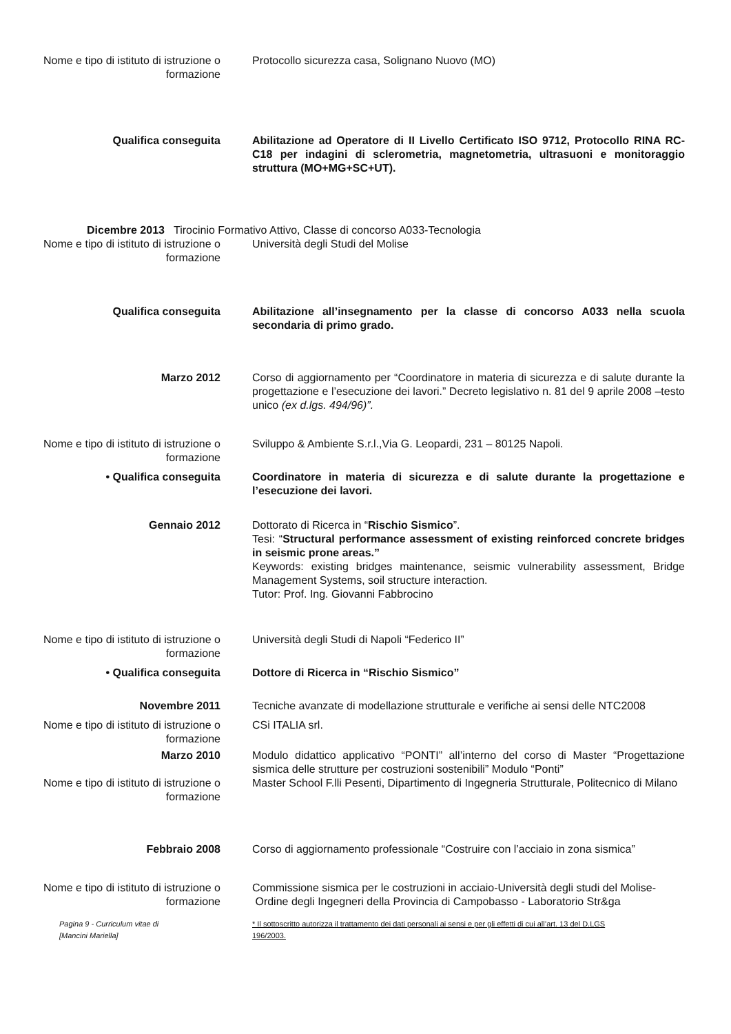Nome e tipo di istituto di istruzione o formazione
Protocollo sicurezza casa, Solignano Nuovo (MO)
Qualifica conseguita Abilitazione ad Operatore di II Livello Certificato ISO 9712, Protocollo RINA RC-C18 per indagini di sclerometria, magnetometria, ultrasuoni e monitoraggio struttura (MO+MG+SC+UT).
Dicembre 2013 Tirocinio Formativo Attivo, Classe di concorso A033-Tecnologia
Nome e tipo di istituto di istruzione o formazione
Università degli Studi del Molise
Qualifica conseguita Abilitazione all’insegnamento per la classe di concorso A033 nella scuola secondaria di primo grado.
Marzo 2012 Corso di aggiornamento per “Coordinatore in materia di sicurezza e di salute durante la progettazione e l’esecuzione dei lavori.” Decreto legislativo n. 81 del 9 aprile 2008 –testo unico (ex d.lgs. 494/96)”.
Nome e tipo di istituto di istruzione o formazione
Sviluppo & Ambiente S.r.l.,Via G. Leopardi, 231 – 80125 Napoli.
• Qualifica conseguita Coordinatore in materia di sicurezza e di salute durante la progettazione e l’esecuzione dei lavori.
Gennaio 2012 Dottorato di Ricerca in “Rischio Sismico”.
Tesi: “Structural performance assessment of existing reinforced concrete bridges in seismic prone areas.”
Keywords: existing bridges maintenance, seismic vulnerability assessment, Bridge Management Systems, soil structure interaction.
Tutor: Prof. Ing. Giovanni Fabbrocino
Nome e tipo di istituto di istruzione o formazione
Università degli Studi di Napoli “Federico II”
• Qualifica conseguita Dottore di Ricerca in “Rischio Sismico”
Novembre 2011 Tecniche avanzate di modellazione strutturale e verifiche ai sensi delle NTC2008
Nome e tipo di istituto di istruzione o formazione
CSi ITALIA srl.
Marzo 2010 Modulo didattico applicativo “PONTI” all’interno del corso di Master “Progettazione sismica delle strutture per costruzioni sostenibili” Modulo “Ponti”
Nome e tipo di istituto di istruzione o formazione
Master School F.lli Pesenti, Dipartimento di Ingegneria Strutturale, Politecnico di Milano
Febbraio 2008 Corso di aggiornamento professionale “Costruire con l’acciaio in zona sismica”
Nome e tipo di istituto di istruzione o formazione
Commissione sismica per le costruzioni in acciaio-Università degli studi del Molise-
Ordine degli Ingegneri della Provincia di Campobasso - Laboratorio Str&ga
Pagina 9 - Curriculum vitae di
[Mancini Mariella]
* Il sottoscritto autorizza il trattamento dei dati personali ai sensi e per gli effetti di cui all’art. 13 del D.LGS 196/2003.